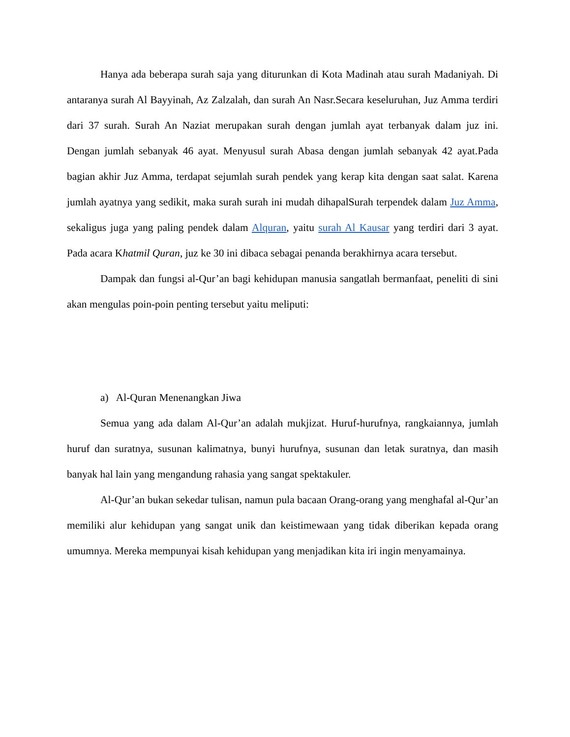Hanya ada beberapa surah saja yang diturunkan di Kota Madinah atau surah Madaniyah. Di antaranya surah Al Bayyinah, Az Zalzalah, dan surah An Nasr.Secara keseluruhan, Juz Amma terdiri dari 37 surah. Surah An Naziat merupakan surah dengan jumlah ayat terbanyak dalam juz ini. Dengan jumlah sebanyak 46 ayat. Menyusul surah Abasa dengan jumlah sebanyak 42 ayat.Pada bagian akhir Juz Amma, terdapat sejumlah surah pendek yang kerap kita dengan saat salat. Karena jumlah ayatnya yang sedikit, maka surah surah ini mudah dihapalSurah terpendek dalam Juz Amma, sekaligus juga yang paling pendek dalam Alquran, yaitu surah Al Kausar yang terdiri dari 3 ayat. Pada acara Khatmil Quran, juz ke 30 ini dibaca sebagai penanda berakhirnya acara tersebut.
Dampak dan fungsi al-Qur’an bagi kehidupan manusia sangatlah bermanfaat, peneliti di sini akan mengulas poin-poin penting tersebut yaitu meliputi:
a) Al-Quran Menenangkan Jiwa
Semua yang ada dalam Al-Qur’an adalah mukjizat. Huruf-hurufnya, rangkaiannya, jumlah huruf dan suratnya, susunan kalimatnya, bunyi hurufnya, susunan dan letak suratnya, dan masih banyak hal lain yang mengandung rahasia yang sangat spektakuler.
Al-Qur’an bukan sekedar tulisan, namun pula bacaan Orang-orang yang menghafal al-Qur’an memiliki alur kehidupan yang sangat unik dan keistimewaan yang tidak diberikan kepada orang umumnya. Mereka mempunyai kisah kehidupan yang menjadikan kita iri ingin menyamainya.